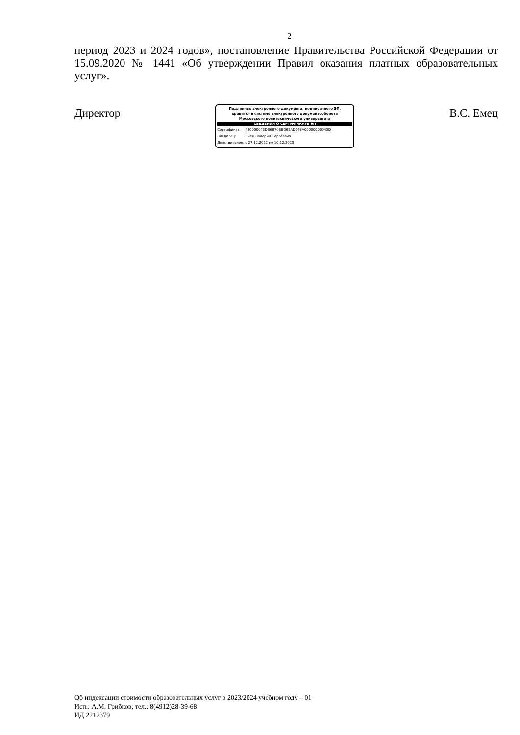2
период 2023 и 2024 годов», постановление Правительства Российской Федерации от 15.09.2020 № 1441 «Об утверждении Правил оказания платных образовательных услуг».
Директор
Подлинник электронного документа, подписанного ЭП,
хранится в системе электронного документооборота
Московского политехнического университета
СВЕДЕНИЯ О СЕРТИФИКАТЕ ЭП
| Сертификат: | 440000043DB6B70BBD65AD268A00000000043D |
| Владелец: | Емец Валерий Сергеевич |
| Действителен: | с 27.12.2022 по 10.12.2023 |
В.С. Емец
Об индексации стоимости образовательных услуг в 2023/2024 учебном году – 01
Исп.: А.М. Грибков; тел.: 8(4912)28-39-68
ИД 2212379